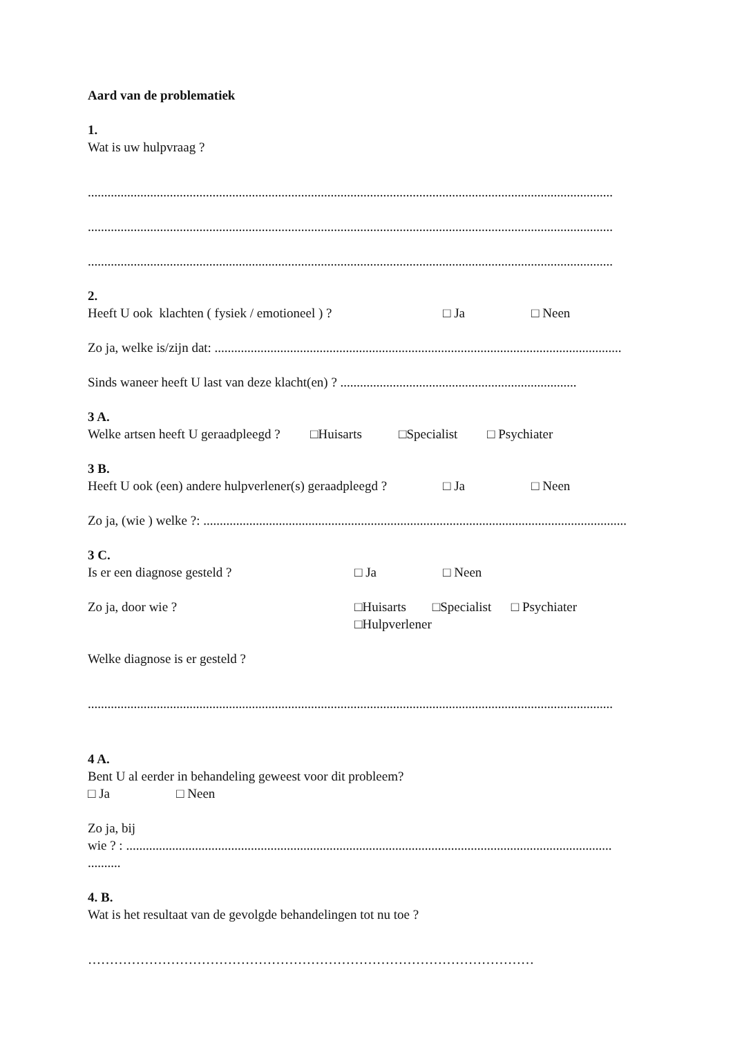Aard van de problematiek
1.
Wat is uw hulpvraag ?
................................................................................................................................................................
................................................................................................................................................................
................................................................................................................................................................
2.
Heeft U ook klachten ( fysiek / emotioneel ) ? □ Ja □ Neen
Zo ja, welke is/zijn dat: ............................................................................................................................
Sinds waneer heeft U last van deze klacht(en) ? ........................................................................
3 A.
Welke artsen heeft U geraadpleegd ? □Huisarts □Specialist □ Psychiater
3 B.
Heeft U ook (een) andere hulpverlener(s) geraadpleegd ? □ Ja □ Neen
Zo ja, (wie ) welke ?: .................................................................................................................................
3 C.
Is er een diagnose gesteld ? □ Ja □ Neen
Zo ja, door wie ? □Huisarts □Specialist □ Psychiater
□Hulpverlener
Welke diagnose is er gesteld ?
................................................................................................................................................................
4 A.
Bent U al eerder in behandeling geweest voor dit probleem?
□ Ja □ Neen
Zo ja, bij
wie ? : ....................................................................................................................................................
..........
4. B.
Wat is het resultaat van de gevolgde behandelingen tot nu toe ?
…………………………………………………………………………………………